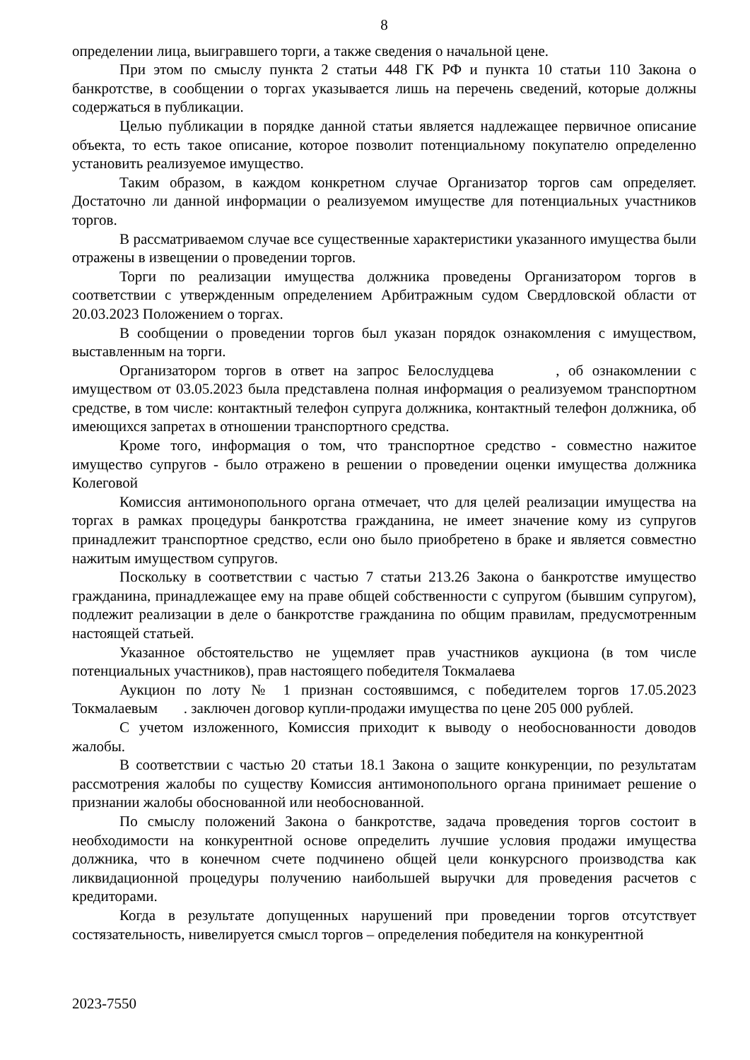8
определении лица, выигравшего торги, а также сведения о начальной цене.
При этом по смыслу пункта 2 статьи 448 ГК РФ и пункта 10 статьи 110 Закона о банкротстве, в сообщении о торгах указывается лишь на перечень сведений, которые должны содержаться в публикации.
Целью публикации в порядке данной статьи является надлежащее первичное описание объекта, то есть такое описание, которое позволит потенциальному покупателю определенно установить реализуемое имущество.
Таким образом, в каждом конкретном случае Организатор торгов сам определяет. Достаточно ли данной информации о реализуемом имуществе для потенциальных участников торгов.
В рассматриваемом случае все существенные характеристики указанного имущества были отражены в извещении о проведении торгов.
Торги по реализации имущества должника проведены Организатором торгов в соответствии с утвержденным определением Арбитражным судом Свердловской области от 20.03.2023 Положением о торгах.
В сообщении о проведении торгов был указан порядок ознакомления с имуществом, выставленным на торги.
Организатором торгов в ответ на запрос Белослудцева , об ознакомлении с имуществом от 03.05.2023 была представлена полная информация о реализуемом транспортном средстве, в том числе: контактный телефон супруга должника, контактный телефон должника, об имеющихся запретах в отношении транспортного средства.
Кроме того, информация о том, что транспортное средство - совместно нажитое имущество супругов - было отражено в решении о проведении оценки имущества должника Колеговой
Комиссия антимонопольного органа отмечает, что для целей реализации имущества на торгах в рамках процедуры банкротства гражданина, не имеет значение кому из супругов принадлежит транспортное средство, если оно было приобретено в браке и является совместно нажитым имуществом супругов.
Поскольку в соответствии с частью 7 статьи 213.26 Закона о банкротстве имущество гражданина, принадлежащее ему на праве общей собственности с супругом (бывшим супругом), подлежит реализации в деле о банкротстве гражданина по общим правилам, предусмотренным настоящей статьей.
Указанное обстоятельство не ущемляет прав участников аукциона (в том числе потенциальных участников), прав настоящего победителя Токмалаева
Аукцион по лоту № 1 признан состоявшимся, с победителем торгов 17.05.2023 Токмалаевым . заключен договор купли-продажи имущества по цене 205 000 рублей.
С учетом изложенного, Комиссия приходит к выводу о необоснованности доводов жалобы.
В соответствии с частью 20 статьи 18.1 Закона о защите конкуренции, по результатам рассмотрения жалобы по существу Комиссия антимонопольного органа принимает решение о признании жалобы обоснованной или необоснованной.
По смыслу положений Закона о банкротстве, задача проведения торгов состоит в необходимости на конкурентной основе определить лучшие условия продажи имущества должника, что в конечном счете подчинено общей цели конкурсного производства как ликвидационной процедуры получению наибольшей выручки для проведения расчетов с кредиторами.
Когда в результате допущенных нарушений при проведении торгов отсутствует состязательность, нивелируется смысл торгов – определения победителя на конкурентной
2023-7550